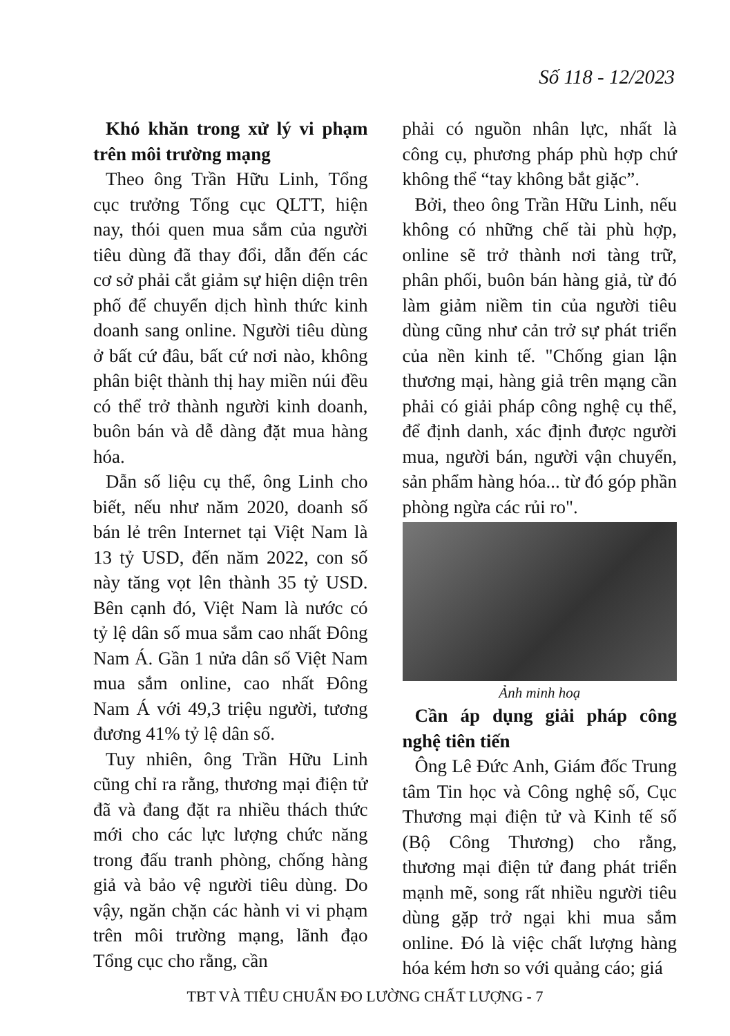Số 118 - 12/2023
Khó khăn trong xử lý vi phạm trên môi trường mạng
Theo ông Trần Hữu Linh, Tổng cục trưởng Tổng cục QLTT, hiện nay, thói quen mua sắm của người tiêu dùng đã thay đổi, dẫn đến các cơ sở phải cắt giảm sự hiện diện trên phố để chuyển dịch hình thức kinh doanh sang online. Người tiêu dùng ở bất cứ đâu, bất cứ nơi nào, không phân biệt thành thị hay miền núi đều có thể trở thành người kinh doanh, buôn bán và dễ dàng đặt mua hàng hóa.
Dẫn số liệu cụ thể, ông Linh cho biết, nếu như năm 2020, doanh số bán lẻ trên Internet tại Việt Nam là 13 tỷ USD, đến năm 2022, con số này tăng vọt lên thành 35 tỷ USD. Bên cạnh đó, Việt Nam là nước có tỷ lệ dân số mua sắm cao nhất Đông Nam Á. Gần 1 nửa dân số Việt Nam mua sắm online, cao nhất Đông Nam Á với 49,3 triệu người, tương đương 41% tỷ lệ dân số.
Tuy nhiên, ông Trần Hữu Linh cũng chỉ ra rằng, thương mại điện tử đã và đang đặt ra nhiều thách thức mới cho các lực lượng chức năng trong đấu tranh phòng, chống hàng giả và bảo vệ người tiêu dùng. Do vậy, ngăn chặn các hành vi vi phạm trên môi trường mạng, lãnh đạo Tổng cục cho rằng, cần
phải có nguồn nhân lực, nhất là công cụ, phương pháp phù hợp chứ không thể “tay không bắt giặc”.
Bởi, theo ông Trần Hữu Linh, nếu không có những chế tài phù hợp, online sẽ trở thành nơi tàng trữ, phân phối, buôn bán hàng giả, từ đó làm giảm niềm tin của người tiêu dùng cũng như cản trở sự phát triển của nền kinh tế. "Chống gian lận thương mại, hàng giả trên mạng cần phải có giải pháp công nghệ cụ thể, để định danh, xác định được người mua, người bán, người vận chuyển, sản phẩm hàng hóa... từ đó góp phần phòng ngừa các rủi ro".
Ảnh minh hoạ
Cần áp dụng giải pháp công nghệ tiên tiến
Ông Lê Đức Anh, Giám đốc Trung tâm Tin học và Công nghệ số, Cục Thương mại điện tử và Kinh tế số (Bộ Công Thương) cho rằng, thương mại điện tử đang phát triển mạnh mẽ, song rất nhiều người tiêu dùng gặp trở ngại khi mua sắm online. Đó là việc chất lượng hàng hóa kém hơn so với quảng cáo; giá
TBT VÀ TIÊU CHUẨN ĐO LƯỜNG CHẤT LƯỢNG - 7